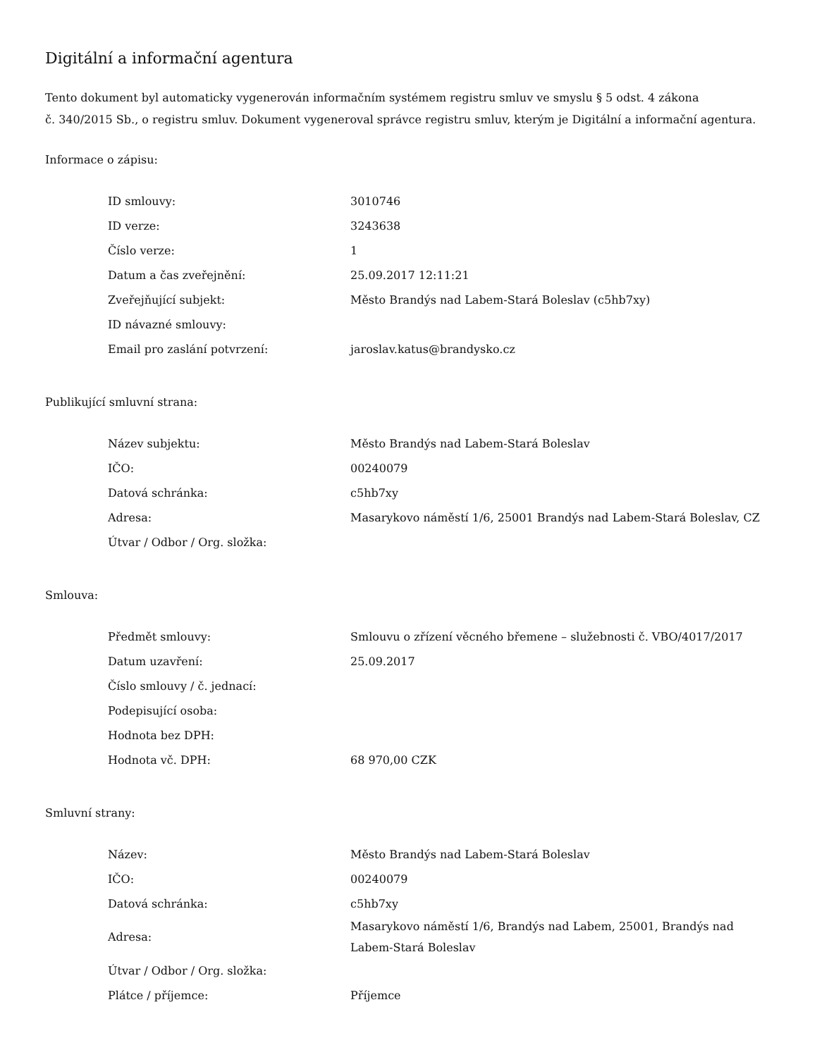Digitální a informační agentura
Tento dokument byl automaticky vygenerován informačním systémem registru smluv ve smyslu § 5 odst. 4 zákona
č. 340/2015 Sb., o registru smluv. Dokument vygeneroval správce registru smluv, kterým je Digitální a informační agentura.
Informace o zápisu:
| ID smlouvy: | 3010746 |
| ID verze: | 3243638 |
| Číslo verze: | 1 |
| Datum a čas zveřejnění: | 25.09.2017 12:11:21 |
| Zveřejňující subjekt: | Město Brandýs nad Labem-Stará Boleslav (c5hb7xy) |
| ID návazné smlouvy: | |
| Email pro zaslání potvrzení: | jaroslav.katus@brandysko.cz |
Publikující smluvní strana:
| Název subjektu: | Město Brandýs nad Labem-Stará Boleslav |
| IČO: | 00240079 |
| Datová schránka: | c5hb7xy |
| Adresa: | Masarykovo náměstí 1/6, 25001 Brandýs nad Labem-Stará Boleslav, CZ |
| Útvar / Odbor / Org. složka: | |
Smlouva:
| Předmět smlouvy: | Smlouvu o zřízení věcného břemene – služebnosti č. VBO/4017/2017 |
| Datum uzavření: | 25.09.2017 |
| Číslo smlouvy / č. jednací: | |
| Podepisující osoba: | |
| Hodnota bez DPH: | |
| Hodnota vč. DPH: | 68 970,00 CZK |
Smluvní strany:
| Název: | Město Brandýs nad Labem-Stará Boleslav |
| IČO: | 00240079 |
| Datová schránka: | c5hb7xy |
| Adresa: | Masarykovo náměstí 1/6, Brandýs nad Labem, 25001, Brandýs nad Labem-Stará Boleslav |
| Útvar / Odbor / Org. složka: | |
| Plátce / příjemce: | Příjemce |